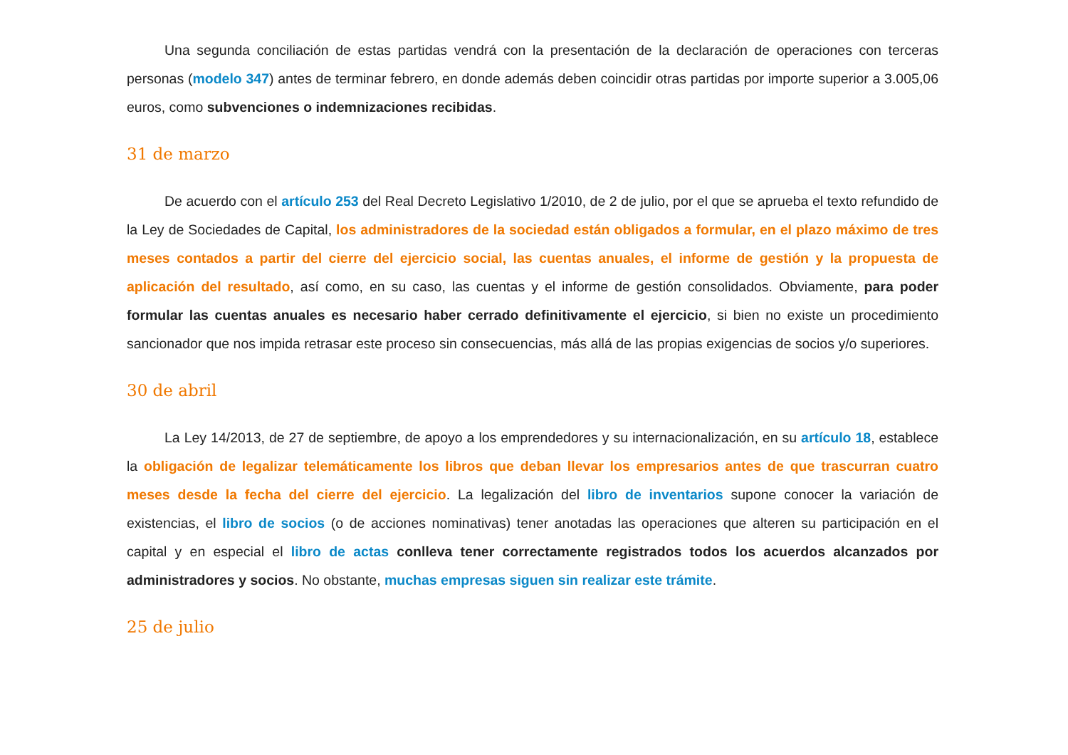Una segunda conciliación de estas partidas vendrá con la presentación de la declaración de operaciones con terceras personas (modelo 347) antes de terminar febrero, en donde además deben coincidir otras partidas por importe superior a 3.005,06 euros, como subvenciones o indemnizaciones recibidas.
31 de marzo
De acuerdo con el artículo 253 del Real Decreto Legislativo 1/2010, de 2 de julio, por el que se aprueba el texto refundido de la Ley de Sociedades de Capital, los administradores de la sociedad están obligados a formular, en el plazo máximo de tres meses contados a partir del cierre del ejercicio social, las cuentas anuales, el informe de gestión y la propuesta de aplicación del resultado, así como, en su caso, las cuentas y el informe de gestión consolidados. Obviamente, para poder formular las cuentas anuales es necesario haber cerrado definitivamente el ejercicio, si bien no existe un procedimiento sancionador que nos impida retrasar este proceso sin consecuencias, más allá de las propias exigencias de socios y/o superiores.
30 de abril
La Ley 14/2013, de 27 de septiembre, de apoyo a los emprendedores y su internacionalización, en su artículo 18, establece la obligación de legalizar telemáticamente los libros que deban llevar los empresarios antes de que trascurran cuatro meses desde la fecha del cierre del ejercicio. La legalización del libro de inventarios supone conocer la variación de existencias, el libro de socios (o de acciones nominativas) tener anotadas las operaciones que alteren su participación en el capital y en especial el libro de actas conlleva tener correctamente registrados todos los acuerdos alcanzados por administradores y socios. No obstante, muchas empresas siguen sin realizar este trámite.
25 de julio